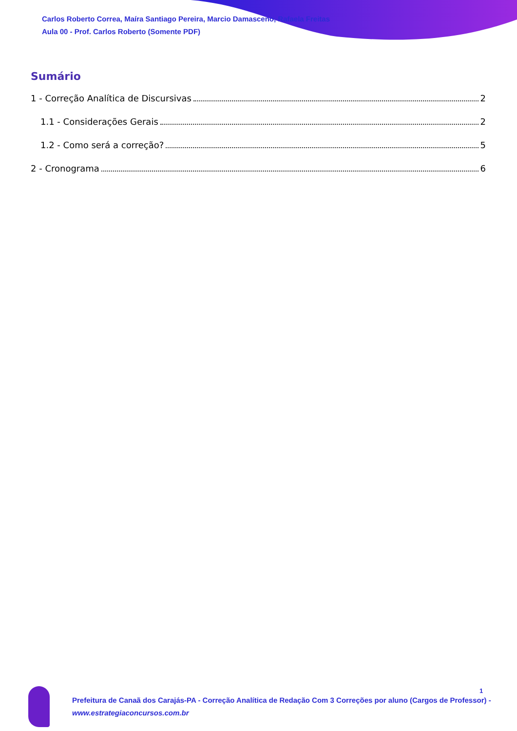Carlos Roberto Correa, Maíra Santiago Pereira, Marcio Damasceno, Rafaela Freitas
Aula 00 - Prof. Carlos Roberto (Somente PDF)
Sumário
1 - Correção Analítica de Discursivas 2
1.1 - Considerações Gerais 2
1.2 - Como será a correção? 5
2 - Cronograma 6
Prefeitura de Canaã dos Carajás-PA - Correção Analítica de Redação Com 3 Correções por aluno (Cargos de Professor) -
www.estrategiaconcursos.com.br
1